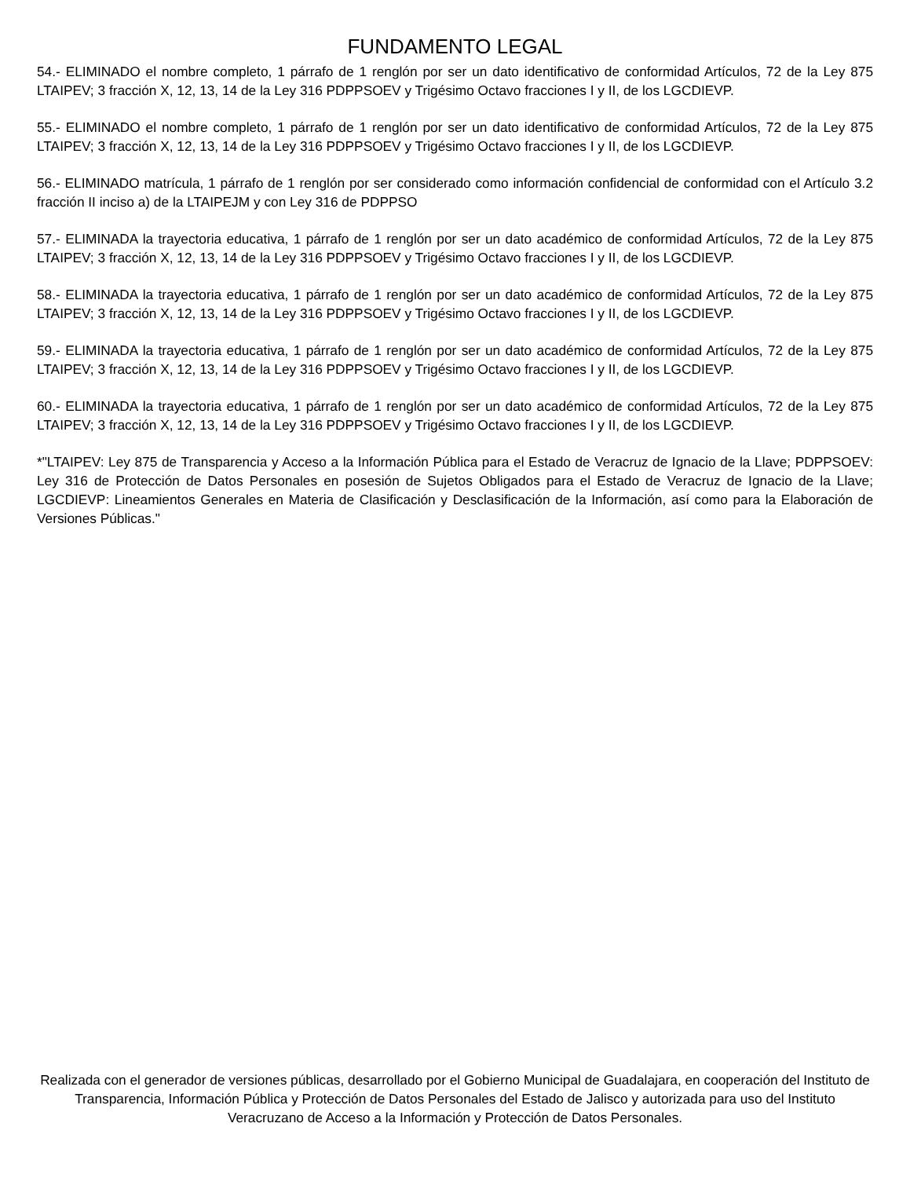FUNDAMENTO LEGAL
54.- ELIMINADO el nombre completo, 1 párrafo de 1 renglón por ser un dato identificativo de conformidad Artículos, 72 de la Ley 875 LTAIPEV; 3 fracción X, 12, 13, 14 de la Ley 316 PDPPSOEV y Trigésimo Octavo fracciones I y II, de los LGCDIEVP.
55.- ELIMINADO el nombre completo, 1 párrafo de 1 renglón por ser un dato identificativo de conformidad Artículos, 72 de la Ley 875 LTAIPEV; 3 fracción X, 12, 13, 14 de la Ley 316 PDPPSOEV y Trigésimo Octavo fracciones I y II, de los LGCDIEVP.
56.- ELIMINADO matrícula, 1 párrafo de 1 renglón por ser considerado como información confidencial de conformidad con el Artículo 3.2 fracción II inciso a) de la LTAIPEJM y con Ley 316 de PDPPSO
57.- ELIMINADA la trayectoria educativa, 1 párrafo de 1 renglón por ser un dato académico de conformidad Artículos, 72 de la Ley 875 LTAIPEV; 3 fracción X, 12, 13, 14 de la Ley 316 PDPPSOEV y Trigésimo Octavo fracciones I y II, de los LGCDIEVP.
58.- ELIMINADA la trayectoria educativa, 1 párrafo de 1 renglón por ser un dato académico de conformidad Artículos, 72 de la Ley 875 LTAIPEV; 3 fracción X, 12, 13, 14 de la Ley 316 PDPPSOEV y Trigésimo Octavo fracciones I y II, de los LGCDIEVP.
59.- ELIMINADA la trayectoria educativa, 1 párrafo de 1 renglón por ser un dato académico de conformidad Artículos, 72 de la Ley 875 LTAIPEV; 3 fracción X, 12, 13, 14 de la Ley 316 PDPPSOEV y Trigésimo Octavo fracciones I y II, de los LGCDIEVP.
60.- ELIMINADA la trayectoria educativa, 1 párrafo de 1 renglón por ser un dato académico de conformidad Artículos, 72 de la Ley 875 LTAIPEV; 3 fracción X, 12, 13, 14 de la Ley 316 PDPPSOEV y Trigésimo Octavo fracciones I y II, de los LGCDIEVP.
*"LTAIPEV: Ley 875 de Transparencia y Acceso a la Información Pública para el Estado de Veracruz de Ignacio de la Llave; PDPPSOEV: Ley 316 de Protección de Datos Personales en posesión de Sujetos Obligados para el Estado de Veracruz de Ignacio de la Llave; LGCDIEVP: Lineamientos Generales en Materia de Clasificación y Desclasificación de la Información, así como para la Elaboración de Versiones Públicas."
Realizada con el generador de versiones públicas, desarrollado por el Gobierno Municipal de Guadalajara, en cooperación del Instituto de Transparencia, Información Pública y Protección de Datos Personales del Estado de Jalisco y autorizada para uso del Instituto Veracruzano de Acceso a la Información y Protección de Datos Personales.